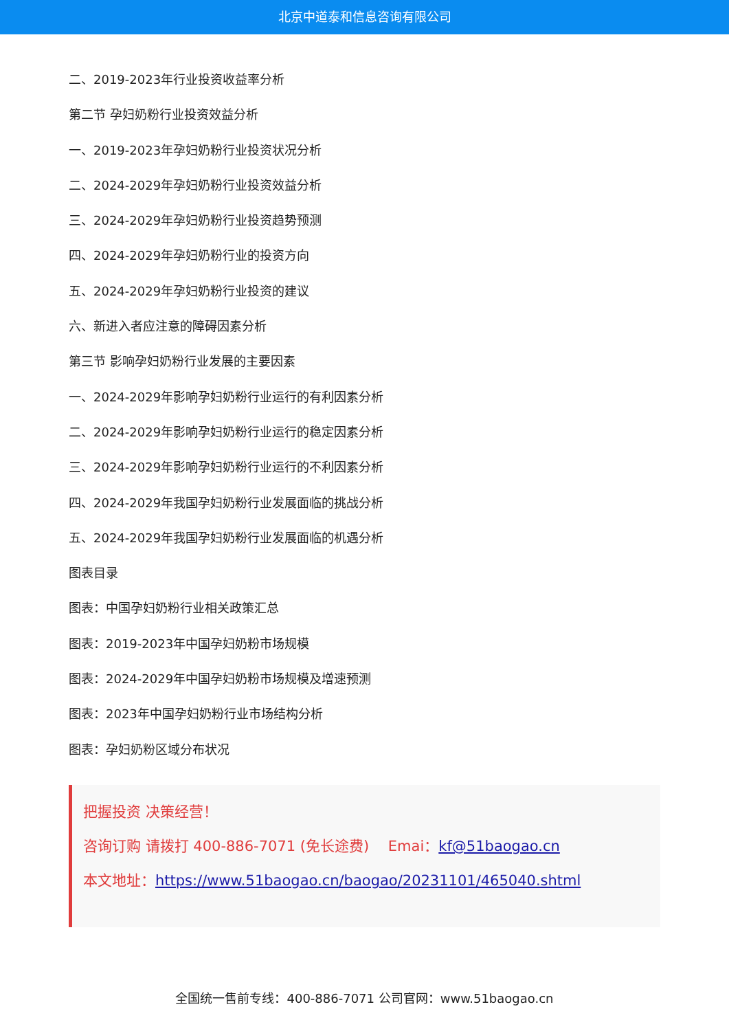北京中道泰和信息咨询有限公司
二、2019-2023年行业投资收益率分析
第二节 孕妇奶粉行业投资效益分析
一、2019-2023年孕妇奶粉行业投资状况分析
二、2024-2029年孕妇奶粉行业投资效益分析
三、2024-2029年孕妇奶粉行业投资趋势预测
四、2024-2029年孕妇奶粉行业的投资方向
五、2024-2029年孕妇奶粉行业投资的建议
六、新进入者应注意的障碍因素分析
第三节 影响孕妇奶粉行业发展的主要因素
一、2024-2029年影响孕妇奶粉行业运行的有利因素分析
二、2024-2029年影响孕妇奶粉行业运行的稳定因素分析
三、2024-2029年影响孕妇奶粉行业运行的不利因素分析
四、2024-2029年我国孕妇奶粉行业发展面临的挑战分析
五、2024-2029年我国孕妇奶粉行业发展面临的机遇分析
图表目录
图表：中国孕妇奶粉行业相关政策汇总
图表：2019-2023年中国孕妇奶粉市场规模
图表：2024-2029年中国孕妇奶粉市场规模及增速预测
图表：2023年中国孕妇奶粉行业市场结构分析
图表：孕妇奶粉区域分布状况
把握投资 决策经营！
咨询订购 请拨打 400-886-7071 (免长途费)　 Emai：kf@51baogao.cn
本文地址：https://www.51baogao.cn/baogao/20231101/465040.shtml
全国统一售前专线：400-886-7071 公司官网：www.51baogao.cn